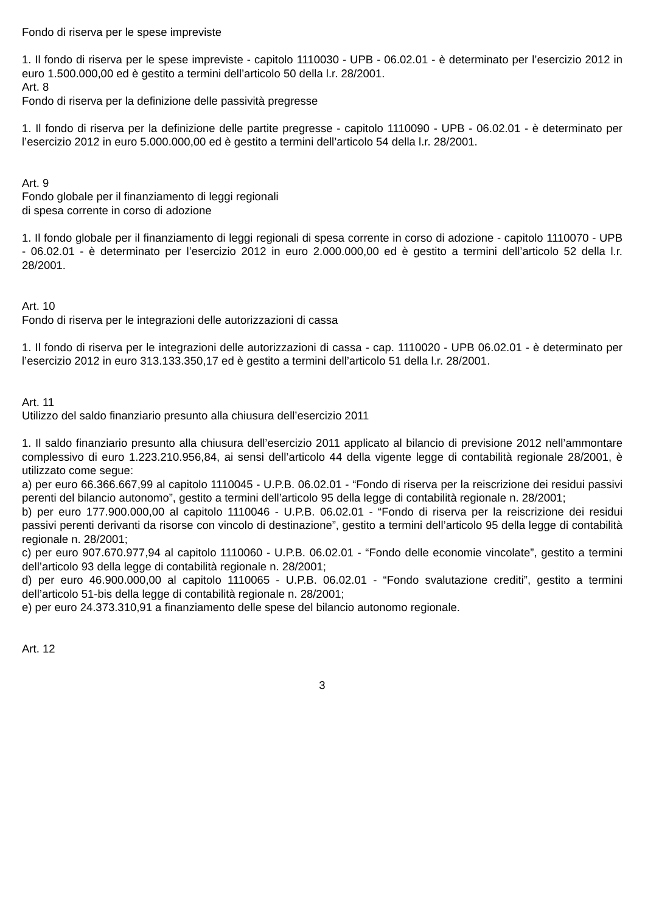Fondo di riserva per le spese impreviste
1. Il fondo di riserva per le spese impreviste - capitolo 1110030 - UPB - 06.02.01 - è determinato per l’esercizio 2012 in euro 1.500.000,00 ed è gestito a termini dell’articolo 50 della l.r. 28/2001.
Art. 8
Fondo di riserva per la definizione delle passività pregresse
1. Il fondo di riserva per la definizione delle partite pregresse - capitolo 1110090 - UPB - 06.02.01 - è determinato per l’esercizio 2012 in euro 5.000.000,00 ed è gestito a termini dell’articolo 54 della l.r. 28/2001.
Art. 9
Fondo globale per il finanziamento di leggi regionali
di spesa corrente in corso di adozione
1. Il fondo globale per il finanziamento di leggi regionali di spesa corrente in corso di adozione - capitolo 1110070 - UPB - 06.02.01 - è determinato per l’esercizio 2012 in euro 2.000.000,00 ed è gestito a termini dell’articolo 52 della l.r. 28/2001.
Art. 10
Fondo di riserva per le integrazioni delle autorizzazioni di cassa
1. Il fondo di riserva per le integrazioni delle autorizzazioni di cassa - cap. 1110020 - UPB 06.02.01 - è determinato per l’esercizio 2012 in euro 313.133.350,17 ed è gestito a termini dell’articolo 51 della l.r. 28/2001.
Art. 11
Utilizzo del saldo finanziario presunto alla chiusura dell’esercizio 2011
1. Il saldo finanziario presunto alla chiusura dell’esercizio 2011 applicato al bilancio di previsione 2012 nell’ammontare complessivo di euro 1.223.210.956,84, ai sensi dell’articolo 44 della vigente legge di contabilità regionale 28/2001, è utilizzato come segue:
a) per euro 66.366.667,99 al capitolo 1110045 - U.P.B. 06.02.01 - “Fondo di riserva per la reiscrizione dei residui passivi perenti del bilancio autonomo”, gestito a termini dell’articolo 95 della legge di contabilità regionale n. 28/2001;
b) per euro 177.900.000,00 al capitolo 1110046 - U.P.B. 06.02.01 - “Fondo di riserva per la reiscrizione dei residui passivi perenti derivanti da risorse con vincolo di destinazione”, gestito a termini dell’articolo 95 della legge di contabilità regionale n. 28/2001;
c) per euro 907.670.977,94 al capitolo 1110060 - U.P.B. 06.02.01 - “Fondo delle economie vincolate”, gestito a termini dell’articolo 93 della legge di contabilità regionale n. 28/2001;
d) per euro 46.900.000,00 al capitolo 1110065 - U.P.B. 06.02.01 - “Fondo svalutazione crediti”, gestito a termini dell’articolo 51-bis della legge di contabilità regionale n. 28/2001;
e) per euro 24.373.310,91 a finanziamento delle spese del bilancio autonomo regionale.
Art. 12
3